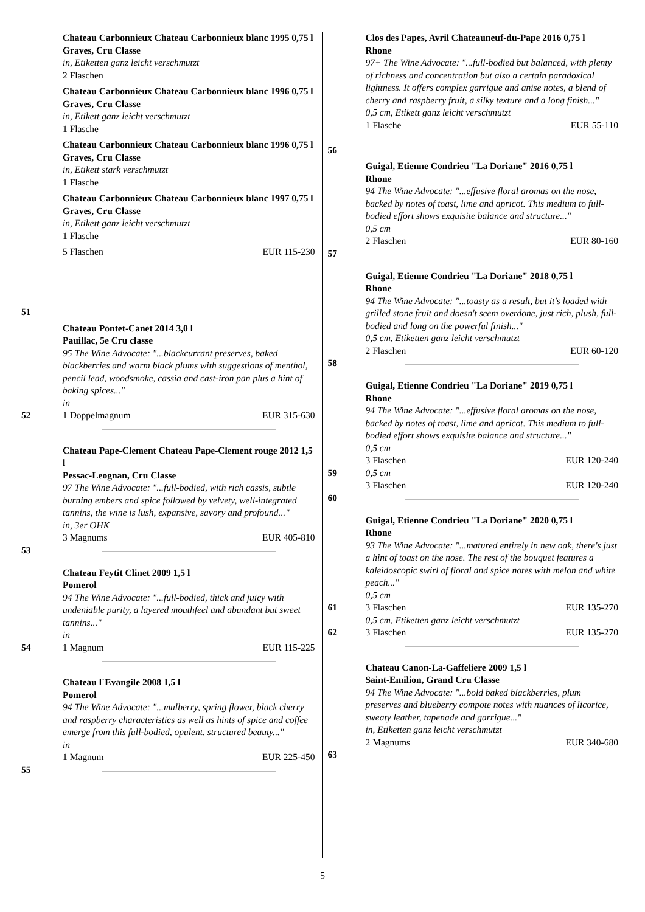51 Chateau Carbonnieux Chateau Carbonnieux blanc 1995 0,75 l
Graves, Cru Classe
in, Etiketten ganz leicht verschmutzt
2 Flaschen
Chateau Carbonnieux Chateau Carbonnieux blanc 1996 0,75 l
Graves, Cru Classe
in, Etikett ganz leicht verschmutzt
1 Flasche
Chateau Carbonnieux Chateau Carbonnieux blanc 1996 0,75 l
Graves, Cru Classe
in, Etikett stark verschmutzt
1 Flasche
Chateau Carbonnieux Chateau Carbonnieux blanc 1997 0,75 l
Graves, Cru Classe
in, Etikett ganz leicht verschmutzt
1 Flasche
5 Flaschen EUR 115-230
52 Chateau Pontet-Canet 2014 3,0 l
Pauillac, 5e Cru classe
95 The Wine Advocate: "...blackcurrant preserves, baked blackberries and warm black plums with suggestions of menthol, pencil lead, woodsmoke, cassia and cast-iron pan plus a hint of baking spices..."
in
1 Doppelmagnum EUR 315-630
53 Chateau Pape-Clement Chateau Pape-Clement rouge 2012 1,5 l
Pessac-Leognan, Cru Classe
97 The Wine Advocate: "...full-bodied, with rich cassis, subtle burning embers and spice followed by velvety, well-integrated tannins, the wine is lush, expansive, savory and profound..."
in, 3er OHK
3 Magnums EUR 405-810
54 Chateau Feytit Clinet 2009 1,5 l
Pomerol
94 The Wine Advocate: "...full-bodied, thick and juicy with undeniable purity, a layered mouthfeel and abundant but sweet tannins..."
in
1 Magnum EUR 115-225
55 Chateau l´Evangile 2008 1,5 l
Pomerol
94 The Wine Advocate: "...mulberry, spring flower, black cherry and raspberry characteristics as well as hints of spice and coffee emerge from this full-bodied, opulent, structured beauty..."
in
1 Magnum EUR 225-450
56 Clos des Papes, Avril Chateauneuf-du-Pape 2016 0,75 l
Rhone
97+ The Wine Advocate: "...full-bodied but balanced, with plenty of richness and concentration but also a certain paradoxical lightness. It offers complex garrigue and anise notes, a blend of cherry and raspberry fruit, a silky texture and a long finish..."
0,5 cm, Etikett ganz leicht verschmutzt
1 Flasche EUR 55-110
57 Guigal, Etienne Condrieu "La Doriane" 2016 0,75 l
Rhone
94 The Wine Advocate: "...effusive floral aromas on the nose, backed by notes of toast, lime and apricot. This medium to full-bodied effort shows exquisite balance and structure..."
0,5 cm
2 Flaschen EUR 80-160
58 Guigal, Etienne Condrieu "La Doriane" 2018 0,75 l
Rhone
94 The Wine Advocate: "...toasty as a result, but it's loaded with grilled stone fruit and doesn't seem overdone, just rich, plush, full-bodied and long on the powerful finish..."
0,5 cm, Etiketten ganz leicht verschmutzt
2 Flaschen EUR 60-120
59
60
Guigal, Etienne Condrieu "La Doriane" 2019 0,75 l
Rhone
94 The Wine Advocate: "...effusive floral aromas on the nose, backed by notes of toast, lime and apricot. This medium to full-bodied effort shows exquisite balance and structure..."
0,5 cm
3 Flaschen EUR 120-240
0,5 cm
3 Flaschen EUR 120-240
61
62
Guigal, Etienne Condrieu "La Doriane" 2020 0,75 l
Rhone
93 The Wine Advocate: "...matured entirely in new oak, there's just a hint of toast on the nose. The rest of the bouquet features a kaleidoscopic swirl of floral and spice notes with melon and white peach..."
0,5 cm
3 Flaschen EUR 135-270
0,5 cm, Etiketten ganz leicht verschmutzt
3 Flaschen EUR 135-270
63 Chateau Canon-La-Gaffeliere 2009 1,5 l
Saint-Emilion, Grand Cru Classe
94 The Wine Advocate: "...bold baked blackberries, plum preserves and blueberry compote notes with nuances of licorice, sweaty leather, tapenade and garrigue..."
in, Etiketten ganz leicht verschmutzt
2 Magnums EUR 340-680
5